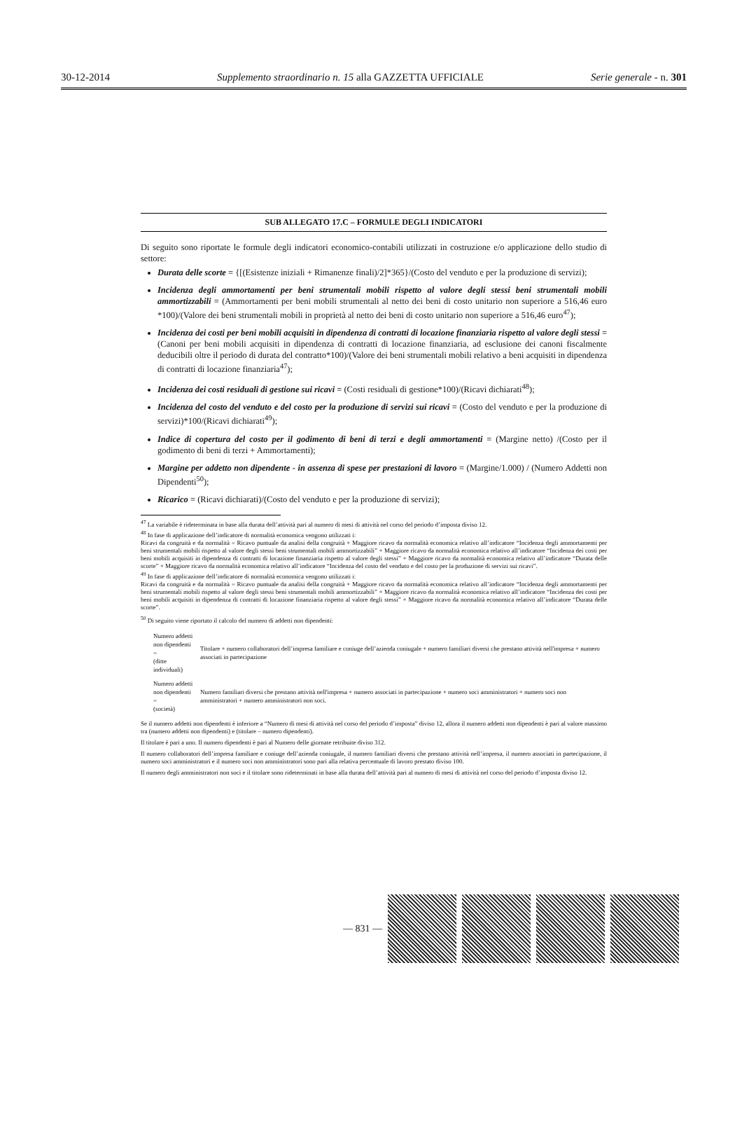30-12-2014 Supplemento straordinario n. 15 alla GAZZETTA UFFICIALE Serie generale - n. 301
SUB ALLEGATO 17.C – FORMULE DEGLI INDICATORI
Di seguito sono riportate le formule degli indicatori economico-contabili utilizzati in costruzione e/o applicazione dello studio di settore:
Durata delle scorte = {[(Esistenze iniziali + Rimanenze finali)/2]*365}/(Costo del venduto e per la produzione di servizi);
Incidenza degli ammortamenti per beni strumentali mobili rispetto al valore degli stessi beni strumentali mobili ammortizzabili = (Ammortamenti per beni mobili strumentali al netto dei beni di costo unitario non superiore a 516,46 euro *100)/(Valore dei beni strumentali mobili in proprietà al netto dei beni di costo unitario non superiore a 516,46 euro<sup>47</sup>);
Incidenza dei costi per beni mobili acquisiti in dipendenza di contratti di locazione finanziaria rispetto al valore degli stessi = (Canoni per beni mobili acquisiti in dipendenza di contratti di locazione finanziaria, ad esclusione dei canoni fiscalmente deducibili oltre il periodo di durata del contratto*100)/(Valore dei beni strumentali mobili relativo a beni acquisiti in dipendenza di contratti di locazione finanziaria<sup>47</sup>);
Incidenza dei costi residuali di gestione sui ricavi = (Costi residuali di gestione*100)/(Ricavi dichiarati<sup>48</sup>);
Incidenza del costo del venduto e del costo per la produzione di servizi sui ricavi = (Costo del venduto e per la produzione di servizi)*100/(Ricavi dichiarati<sup>49</sup>);
Indice di copertura del costo per il godimento di beni di terzi e degli ammortamenti = (Margine netto) /(Costo per il godimento di beni di terzi + Ammortamenti);
Margine per addetto non dipendente - in assenza di spese per prestazioni di lavoro = (Margine/1.000) / (Numero Addetti non Dipendenti<sup>50</sup>);
Ricarico = (Ricavi dichiarati)/(Costo del venduto e per la produzione di servizi);
<sup>47</sup> La variabile è rideterminata in base alla durata dell’attività pari al numero di mesi di attività nel corso del periodo d’imposta diviso 12.
<sup>48</sup> In fase di applicazione dell’indicatore di normalità economica vengono utilizzati i:
Ricavi da congruità e da normalità = Ricavo puntuale da analisi della congruità + Maggiore ricavo da normalità economica relativo all’indicatore “Incidenza degli ammortamenti per beni strumentali mobili rispetto al valore degli stessi beni strumentali mobili ammortizzabili” + Maggiore ricavo da normalità economica relativo all’indicatore “Incidenza dei costi per beni mobili acquisiti in dipendenza di contratti di locazione finanziaria rispetto al valore degli stessi” + Maggiore ricavo da normalità economica relativo all’indicatore “Durata delle scorte” + Maggiore ricavo da normalità economica relativo all’indicatore “Incidenza del costo del venduto e del costo per la produzione di servizi sui ricavi”.
<sup>49</sup> In fase di applicazione dell’indicatore di normalità economica vengono utilizzati i:
Ricavi da congruità e da normalità = Ricavo puntuale da analisi della congruità + Maggiore ricavo da normalità economica relativo all’indicatore “Incidenza degli ammortamenti per beni strumentali mobili rispetto al valore degli stessi beni strumentali mobili ammortizzabili” + Maggiore ricavo da normalità economica relativo all’indicatore “Incidenza dei costi per beni mobili acquisiti in dipendenza di contratti di locazione finanziaria rispetto al valore degli stessi” + Maggiore ricavo da normalità economica relativo all’indicatore “Durata delle scorte”.
<sup>50</sup> Di seguito viene riportato il calcolo del numero di addetti non dipendenti:
| Numero addetti non dipendenti = (ditte individuali) | Titolare + numero collaboratori dell’impresa familiare e coniuge dell’azienda coniugale + numero familiari diversi che prestano attività nell'impresa + numero associati in partecipazione |
| Numero addetti non dipendenti = (società) | Numero familiari diversi che prestano attività nell'impresa + numero associati in partecipazione + numero soci amministratori + numero soci non amministratori + numero amministratori non soci. |
Se il numero addetti non dipendenti è inferiore a “Numero di mesi di attività nel corso del periodo d’imposta” diviso 12, allora il numero addetti non dipendenti è pari al valore massimo tra (numero addetti non dipendenti) e (titolare – numero dipendenti).
Il titolare è pari a uno. Il numero dipendenti è pari al Numero delle giornate retribuite diviso 312.
Il numero collaboratori dell’impresa familiare e coniuge dell’azienda coniugale, il numero familiari diversi che prestano attività nell’impresa, il numero associati in partecipazione, il numero soci amministratori e il numero soci non amministratori sono pari alla relativa percentuale di lavoro prestato diviso 100.
Il numero degli amministratori non soci e il titolare sono rideterminati in base alla durata dell’attività pari al numero di mesi di attività nel corso del periodo d’imposta diviso 12.
— 831 —